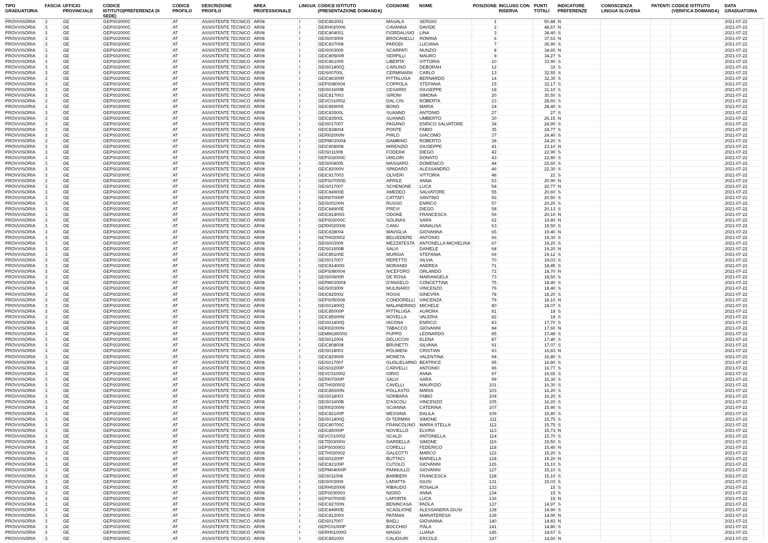| TIPO GRADUATORIA | FASCIA | UFFICIO PROVINCIALE | CODICE ISTITUTO(PREFERENZA DI SEDE) | CODICE PROFILO | DESCRIZIONE PROFILO | AREA PROFESSIONALE | LINGUA | CODICE ISTITUTO (PRESENTAZIONE DOMANDA) | COGNOME | NOME | POSIZIONE | INCLUSO CON RISERVA | PUNTI TOTALI | INDICATORE PREFERENZE | CONOSCENZA LINGUA SLOVENA | PATENTI | CODICE ISTITUTO (VERIFICA DOMANDA) | DATA GRADUATORIA |
| --- | --- | --- | --- | --- | --- | --- | --- | --- | --- | --- | --- | --- | --- | --- | --- | --- | --- | --- |
| PROVVISORIA | 3 | GE | GEPS02000C | AT | ASSISTENTE TECNICO | AR08 | I | GEIC862001 | MASALA | SERGIO | 1 | | 50,88 | N | | | | 2021-07-22 |
| PROVVISORIA | 3 | GE | GEPS02000C | AT | ASSISTENTE TECNICO | AR08 | I | GERH020006 | CAVANNA | DAVIDE | 2 | | 48,67 | N | | | | 2021-07-22 |
| PROVVISORIA | 3 | GE | GEPS02000C | AT | ASSISTENTE TECNICO | AR08 | I | GEIC804001 | FIORDALISIO | LINA | 3 | | 38,40 | S | | | | 2021-07-22 |
| PROVVISORIA | 3 | GE | GEPS02000C | AT | ASSISTENTE TECNICO | AR08 | I | GEIS003009 | BROCANELLI | ROMINA | 6 | | 37,63 | N | | | | 2021-07-22 |
| PROVVISORIA | 3 | GE | GEPS02000C | AT | ASSISTENTE TECNICO | AR08 | I | GEIC837008 | PARODI | LUCIANA | 7 | | 36,90 | S | | | | 2021-07-22 |
| PROVVISORIA | 3 | GE | GEPS02000C | AT | ASSISTENTE TECNICO | AR08 | I | GEIS003009 | SCARPATI | NUNZIO | 8 | | 34,60 | N | | | | 2021-07-22 |
| PROVVISORIA | 3 | GE | GEPS02000C | AT | ASSISTENTE TECNICO | AR08 | I | GEIC80500R | SERPILLI | MAURO | 9 | | 34,27 | S | | | | 2021-07-22 |
| PROVVISORIA | 3 | GE | GEPS02000C | AT | ASSISTENTE TECNICO | AR08 | I | GEIC861005 | LIBERTA' | VITTORIA | 10 | | 33,90 | S | | | | 2021-07-22 |
| PROVVISORIA | 3 | GE | GEPS02000C | AT | ASSISTENTE TECNICO | AR08 | I | GEIS01400Q | CARLINO | DEBORAH | 12 | | 33 | S | | | | 2021-07-22 |
| PROVVISORIA | 3 | GE | GEPS02000C | AT | ASSISTENTE TECNICO | AR08 | I | GEIS00700L | CERMINARA | CARLO | 13 | | 32,55 | S | | | | 2021-07-22 |
| PROVVISORIA | 3 | GE | GEPS02000C | AT | ASSISTENTE TECNICO | AR08 | I | GEIC86300R | PITTALUGA | BERNARDO | 14 | | 32,30 | S | | | | 2021-07-22 |
| PROVVISORIA | 3 | GE | GEPS02000C | AT | ASSISTENTE TECNICO | AR08 | I | GEPS080004 | COPPOLA | STEFANIA | 15 | | 32,17 | S | | | | 2021-07-22 |
| PROVVISORIA | 3 | GE | GEPS02000C | AT | ASSISTENTE TECNICO | AR08 | I | GEIS01600B | CESARIO | GIUSEPPE | 18 | | 31,10 | S | | | | 2021-07-22 |
| PROVVISORIA | 3 | GE | GEPS02000C | AT | ASSISTENTE TECNICO | AR08 | I | GEIC817003 | SIRONI | SIMONA | 20 | | 30,50 | S | | | | 2021-07-22 |
| PROVVISORIA | 3 | GE | GEPS02000C | AT | ASSISTENTE TECNICO | AR08 | I | GEVC010002 | DAL CIN | ROBERTA | 23 | | 28,60 | S | | | | 2021-07-22 |
| PROVVISORIA | 3 | GE | GEPS02000C | AT | ASSISTENTE TECNICO | AR08 | I | GEIC859005 | BONO | MARIA | 24 | | 28,40 | S | | | | 2021-07-22 |
| PROVVISORIA | 3 | GE | GEPS02000C | AT | ASSISTENTE TECNICO | AR08 | I | GEIC83500L | SUANNO | ANTONIO | 27 | | 27 | S | | | | 2021-07-22 |
| PROVVISORIA | 3 | GE | GEPS02000C | AT | ASSISTENTE TECNICO | AR08 | I | GEIC83500L | SUANNO | UMBERTO | 30 | | 26,15 | N | | | | 2021-07-22 |
| PROVVISORIA | 3 | GE | GEPS02000C | AT | ASSISTENTE TECNICO | AR08 | I | GEIS017007 | PAGANO | ENRICO SALVATORE | 34 | | 24,90 | S | | | | 2021-07-22 |
| PROVVISORIA | 3 | GE | GEPS02000C | AT | ASSISTENTE TECNICO | AR08 | I | GEIC838004 | PONTE | FABIO | 35 | | 24,77 | S | | | | 2021-07-22 |
| PROVVISORIA | 3 | GE | GEPS02000C | AT | ASSISTENTE TECNICO | AR08 | I | GERI02000N | PIRLO | GIACOMO | 37 | | 24,40 | S | | | | 2021-07-22 |
| PROVVISORIA | 3 | GE | GEPS02000C | AT | ASSISTENTE TECNICO | AR08 | I | GEPM030004 | GAMBINO | ROBERTO | 38 | | 24,20 | S | | | | 2021-07-22 |
| PROVVISORIA | 3 | GE | GEPS02000C | AT | ASSISTENTE TECNICO | AR08 | I | GEIC808008 | MIRENZIO | GIUSEPPE | 41 | | 23,10 | N | | | | 2021-07-22 |
| PROVVISORIA | 3 | GE | GEPS02000C | AT | ASSISTENTE TECNICO | AR08 | I | GEIS011008 | FODERA' | DIEGO | 42 | | 22,90 | S | | | | 2021-07-22 |
| PROVVISORIA | 3 | GE | GEPS02000C | AT | ASSISTENTE TECNICO | AR08 | I | GEPS02000C | IARLORI | DONATO | 43 | | 22,80 | S | | | | 2021-07-22 |
| PROVVISORIA | 3 | GE | GEPS02000C | AT | ASSISTENTE TECNICO | AR08 | I | GEIS004005 | MASSARO | DOMENICO | 44 | | 22,60 | S | | | | 2021-07-22 |
| PROVVISORIA | 3 | GE | GEPS02000C | AT | ASSISTENTE TECNICO | AR08 | I | GEIC82000V | SPADARO | ALESSANDRO | 46 | | 22,30 | S | | | | 2021-07-22 |
| PROVVISORIA | 3 | GE | GEPS02000C | AT | ASSISTENTE TECNICO | AR08 | I | GEIC817003 | OLIVERI | VITTORIA | 48 | | 22 | S | | | | 2021-07-22 |
| PROVVISORIA | 3 | GE | GEPS02000C | AT | ASSISTENTE TECNICO | AR08 | I | GEPS07000D | APRILE | ANNA | 53 | | 20,90 | N | | | | 2021-07-22 |
| PROVVISORIA | 3 | GE | GEPS02000C | AT | ASSISTENTE TECNICO | AR08 | I | GEIS017007 | SCHENONE | LUCA | 54 | | 20,77 | N | | | | 2021-07-22 |
| PROVVISORIA | 3 | GE | GEPS02000C | AT | ASSISTENTE TECNICO | AR08 | I | GEIC84900E | AMEDEO | SALVATORE | 55 | | 20,60 | S | | | | 2021-07-22 |
| PROVVISORIA | 3 | GE | GEPS02000C | AT | ASSISTENTE TECNICO | AR08 | I | GERI07000P | CATTAFI | SANTINO | 56 | | 20,50 | S | | | | 2021-07-22 |
| PROVVISORIA | 3 | GE | GEPS02000C | AT | ASSISTENTE TECNICO | AR08 | I | GEIS00100N | RUSSO | ENRICO | 57 | | 20,20 | S | | | | 2021-07-22 |
| PROVVISORIA | 3 | GE | GEPS02000C | AT | ASSISTENTE TECNICO | AR08 | I | GEIC84900E | PREVI | DIEGO | 58 | | 20,13 | S | | | | 2021-07-22 |
| PROVVISORIA | 3 | GE | GEPS02000C | AT | ASSISTENTE TECNICO | AR08 | I | GEIC81400G | ODONE | FRANCESCA | 59 | | 20,10 | N | | | | 2021-07-22 |
| PROVVISORIA | 3 | GE | GEPS02000C | AT | ASSISTENTE TECNICO | AR08 | I | GEPS02000C | SOLINAS | SARA | 62 | | 19,80 | N | | | | 2021-07-22 |
| PROVVISORIA | 3 | GE | GEPS02000C | AT | ASSISTENTE TECNICO | AR08 | I | GERH020006 | CANU | ANNALISA | 63 | | 19,50 | S | | | | 2021-07-22 |
| PROVVISORIA | 3 | GE | GEPS02000C | AT | ASSISTENTE TECNICO | AR08 | I | GEIC838004 | MAVIGLIA | GIOVANNA | 65 | | 19,40 | N | | | | 2021-07-22 |
| PROVVISORIA | 3 | GE | GEPS02000C | AT | ASSISTENTE TECNICO | AR08 | I | GETH020002 | BELVEDERE | ANTONIO | 66 | | 19,30 | S | | | | 2021-07-22 |
| PROVVISORIA | 3 | GE | GEPS02000C | AT | ASSISTENTE TECNICO | AR08 | I | GEIS003009 | MEZZATESTA | ANTONELLA MICHELINA | 67 | | 19,20 | S | | | | 2021-07-22 |
| PROVVISORIA | 3 | GE | GEPS02000C | AT | ASSISTENTE TECNICO | AR08 | I | GEIS01600B | SALVI | DANIELE | 68 | | 19,20 | N | | | | 2021-07-22 |
| PROVVISORIA | 3 | GE | GEPS02000C | AT | ASSISTENTE TECNICO | AR08 | I | GEIC85100E | MURGIA | STEFANIA | 69 | | 19,12 | S | | | | 2021-07-22 |
| PROVVISORIA | 3 | GE | GEPS02000C | AT | ASSISTENTE TECNICO | AR08 | I | GEIS017007 | REPETTO | SILVIA | 70 | | 19,03 | S | | | | 2021-07-22 |
| PROVVISORIA | 3 | GE | GEPS02000C | AT | ASSISTENTE TECNICO | AR08 | I | GEIC81400G | MORANDI | ANDREA | 71 | | 18,85 | S | | | | 2021-07-22 |
| PROVVISORIA | 3 | GE | GEPS02000C | AT | ASSISTENTE TECNICO | AR08 | I | GEPS080004 | NICEFORO | ORLANDO | 72 | | 18,70 | N | | | | 2021-07-22 |
| PROVVISORIA | 3 | GE | GEPS02000C | AT | ASSISTENTE TECNICO | AR08 | I | GEIS00600R | DE ROSA | MARIANGELA | 73 | | 18,50 | S | | | | 2021-07-22 |
| PROVVISORIA | 3 | GE | GEPS02000C | AT | ASSISTENTE TECNICO | AR08 | I | GEPM030004 | D'ANGELO | CONCETTINA | 75 | | 18,40 | S | | | | 2021-07-22 |
| PROVVISORIA | 3 | GE | GEPS02000C | AT | ASSISTENTE TECNICO | AR08 | I | GEIS003009 | MULINARO | VINCENZO | 76 | | 18,40 | S | | | | 2021-07-22 |
| PROVVISORIA | 3 | GE | GEPS02000C | AT | ASSISTENTE TECNICO | AR08 | I | GEIC825002 | ROSSI | GINEVRA | 78 | | 18,20 | S | | | | 2021-07-22 |
| PROVVISORIA | 3 | GE | GEPS02000C | AT | ASSISTENTE TECNICO | AR08 | I | GEPS050008 | CONDORELLI | VINCENZA | 79 | | 18,10 | N | | | | 2021-07-22 |
| PROVVISORIA | 3 | GE | GEPS02000C | AT | ASSISTENTE TECNICO | AR08 | I | GEIS01400Q | MALANDRINO | MICHELE | 80 | | 18,07 | S | | | | 2021-07-22 |
| PROVVISORIA | 3 | GE | GEPS02000C | AT | ASSISTENTE TECNICO | AR08 | I | GEIC85000P | PITTALUGA | AURORA | 81 | | 18 | S | | | | 2021-07-22 |
| PROVVISORIA | 3 | GE | GEPS02000C | AT | ASSISTENTE TECNICO | AR08 | I | GEIC85600N | NOVELLA | VALERIA | 82 | | 18 | S | | | | 2021-07-22 |
| PROVVISORIA | 3 | GE | GEPS02000C | AT | ASSISTENTE TECNICO | AR08 | I | GEIS01400Q | IACONA | ENRICO | 83 | | 17,70 | S | | | | 2021-07-22 |
| PROVVISORIA | 3 | GE | GEPS02000C | AT | ASSISTENTE TECNICO | AR08 | I | GERI02000N | TABACCO | GIOVANNI | 84 | | 17,60 | N | | | | 2021-07-22 |
| PROVVISORIA | 3 | GE | GEPS02000C | AT | ASSISTENTE TECNICO | AR08 | I | GEMM18500G | PUPPO | LEONARDO | 85 | | 17,48 | S | | | | 2021-07-22 |
| PROVVISORIA | 3 | GE | GEPS02000C | AT | ASSISTENTE TECNICO | AR08 | I | GEIS012004 | DELUCCHI | ELENA | 87 | | 17,40 | S | | | | 2021-07-22 |
| PROVVISORIA | 3 | GE | GEPS02000C | AT | ASSISTENTE TECNICO | AR08 | I | GEIC808008 | BRUNETTI | SILVANA | 91 | | 17,07 | S | | | | 2021-07-22 |
| PROVVISORIA | 3 | GE | GEPS02000C | AT | ASSISTENTE TECNICO | AR08 | I | GEIS018003 | POLIMENI | CRISTIAN | 93 | | 16,83 | N | | | | 2021-07-22 |
| PROVVISORIA | 3 | GE | GEPS02000C | AT | ASSISTENTE TECNICO | AR08 | I | GEIC829009 | MONETA | VALENTINA | 94 | | 16,80 | S | | | | 2021-07-22 |
| PROVVISORIA | 3 | GE | GEPS02000C | AT | ASSISTENTE TECNICO | AR08 | I | GEIS017007 | GUGLIELMINO | BEATRICE | 95 | | 16,80 | S | | | | 2021-07-22 |
| PROVVISORIA | 3 | GE | GEPS02000C | AT | ASSISTENTE TECNICO | AR08 | I | GEIS02200P | CARVELLI | ANTONIO | 96 | | 16,77 | S | | | | 2021-07-22 |
| PROVVISORIA | 3 | GE | GEPS02000C | AT | ASSISTENTE TECNICO | AR08 | I | GEVC010002 | IORIO | ANNA | 97 | | 16,65 | S | | | | 2021-07-22 |
| PROVVISORIA | 3 | GE | GEPS02000C | AT | ASSISTENTE TECNICO | AR08 | I | GERI07000P | SALVI | SARA | 99 | | 16,30 | S | | | | 2021-07-22 |
| PROVVISORIA | 3 | GE | GEPS02000C | AT | ASSISTENTE TECNICO | AR08 | I | GETH020002 | CAVELLI | MAURIZIO | 101 | | 16,30 | S | | | | 2021-07-22 |
| PROVVISORIA | 3 | GE | GEPS02000C | AT | ASSISTENTE TECNICO | AR08 | I | GEIC85600N | POLLASTO | MARIA | 103 | | 16,20 | S | | | | 2021-07-22 |
| PROVVISORIA | 3 | GE | GEPS02000C | AT | ASSISTENTE TECNICO | AR08 | I | GEIS018003 | SORBARA | FABIO | 104 | | 16,20 | S | | | | 2021-07-22 |
| PROVVISORIA | 3 | GE | GEPS02000C | AT | ASSISTENTE TECNICO | AR08 | I | GEIS01600B | D'ASCOLI | VINCENZO | 105 | | 16,20 | S | | | | 2021-07-22 |
| PROVVISORIA | 3 | GE | GEPS02000C | AT | ASSISTENTE TECNICO | AR08 | I | GERI02000N | SCIANNA | CATERINA | 107 | | 15,90 | S | | | | 2021-07-22 |
| PROVVISORIA | 3 | GE | GEPS02000C | AT | ASSISTENTE TECNICO | AR08 | I | GEIC82100P | MESSINA | DALILA | 109 | | 15,80 | S | | | | 2021-07-22 |
| PROVVISORIA | 3 | GE | GEPS02000C | AT | ASSISTENTE TECNICO | AR08 | I | GEIS01400Q | DI TERMINI | SIMONE | 111 | | 15,75 | S | | | | 2021-07-22 |
| PROVVISORIA | 3 | GE | GEPS02000C | AT | ASSISTENTE TECNICO | AR08 | I | GEIC80700C | FRANCOLINO | MARIA STELLA | 112 | | 15,75 | S | | | | 2021-07-22 |
| PROVVISORIA | 3 | GE | GEPS02000C | AT | ASSISTENTE TECNICO | AR08 | I | GEIC85000P | NOVIELLO | ELVIRA | 113 | | 15,73 | N | | | | 2021-07-22 |
| PROVVISORIA | 3 | GE | GEPS02000C | AT | ASSISTENTE TECNICO | AR08 | I | GEVC010002 | SCALZI | ANTONELLA | 114 | | 15,70 | S | | | | 2021-07-22 |
| PROVVISORIA | 3 | GE | GEPS02000C | AT | ASSISTENTE TECNICO | AR08 | I | GETD03000V | GARDELLA | SIMONE | 116 | | 15,50 | S | | | | 2021-07-22 |
| PROVVISORIA | 3 | GE | GEPS02000C | AT | ASSISTENTE TECNICO | AR08 | I | GEPS030003 | CORELLI | FEDERICO | 118 | | 15,40 | N | | | | 2021-07-22 |
| PROVVISORIA | 3 | GE | GEPS02000C | AT | ASSISTENTE TECNICO | AR08 | I | GETH020002 | GALEOTTI | MARCO | 122 | | 15,20 | S | | | | 2021-07-22 |
| PROVVISORIA | 3 | GE | GEPS02000C | AT | ASSISTENTE TECNICO | AR08 | I | GEIS02200P | BUTTACI | MARIELLA | 124 | | 15,20 | N | | | | 2021-07-22 |
| PROVVISORIA | 3 | GE | GEPS02000C | AT | ASSISTENTE TECNICO | AR08 | I | GEIC82100P | CUTOLO | GIOVANNI | 126 | | 15,10 | S | | | | 2021-07-22 |
| PROVVISORIA | 3 | GE | GEPS02000C | AT | ASSISTENTE TECNICO | AR08 | I | GEPM04000P | PANNULLO | GIOVANNI | 127 | | 15,10 | S | | | | 2021-07-22 |
| PROVVISORIA | 3 | GE | GEPS02000C | AT | ASSISTENTE TECNICO | AR08 | I | GEIS011008 | BARBIERI | FRANCESCA | 128 | | 15,10 | S | | | | 2021-07-22 |
| PROVVISORIA | 3 | GE | GEPS02000C | AT | ASSISTENTE TECNICO | AR08 | I | GEIS003009 | LARATTA | GIUSI | 131 | | 15,03 | S | | | | 2021-07-22 |
| PROVVISORIA | 3 | GE | GEPS02000C | AT | ASSISTENTE TECNICO | AR08 | I | GERH020006 | RIBAUDO | ROSALIA | 133 | | 15 | S | | | | 2021-07-22 |
| PROVVISORIA | 3 | GE | GEPS02000C | AT | ASSISTENTE TECNICO | AR08 | I | GEPS030003 | NIGRO | ANNA | 134 | | 15 | S | | | | 2021-07-22 |
| PROVVISORIA | 3 | GE | GEPS02000C | AT | ASSISTENTE TECNICO | AR08 | I | GEPS07000D | LAPORTA | LUCA | 136 | | 15 | N | | | | 2021-07-22 |
| PROVVISORIA | 3 | GE | GEPS02000C | AT | ASSISTENTE TECNICO | AR08 | I | GEIC82700N | BENINCASA | PAOLA | 137 | | 14,97 | S | | | | 2021-07-22 |
| PROVVISORIA | 3 | GE | GEPS02000C | AT | ASSISTENTE TECNICO | AR08 | I | GEIC84900E | SCAGLIONE | ALESSANDRA GIUSI | 138 | | 14,90 | S | | | | 2021-07-22 |
| PROVVISORIA | 3 | GE | GEPS02000C | AT | ASSISTENTE TECNICO | AR08 | I | GEIC81200X | PATANIA | MARIATERESA | 139 | | 14,90 | N | | | | 2021-07-22 |
| PROVVISORIA | 3 | GE | GEPS02000C | AT | ASSISTENTE TECNICO | AR08 | I | GEIS017007 | BAELI | GIOVANNA | 140 | | 14,83 | N | | | | 2021-07-22 |
| PROVVISORIA | 3 | GE | GEPS02000C | AT | ASSISTENTE TECNICO | AR08 | I | GEPC01000P | BOCCHIO | ITALA | 141 | | 14,80 | S | | | | 2021-07-22 |
| PROVVISORIA | 3 | GE | GEPS02000C | AT | ASSISTENTE TECNICO | AR08 | I | GERH01000G | MAGGI | LUANA | 145 | | 14,67 | S | | | | 2021-07-22 |
| PROVVISORIA | 3 | GE | GEPS02000C | AT | ASSISTENTE TECNICO | AR08 | I | GEIC84100X | CALIGIURI | ERCOLE | 147 | | 14,60 | N | | | | 2021-07-22 |